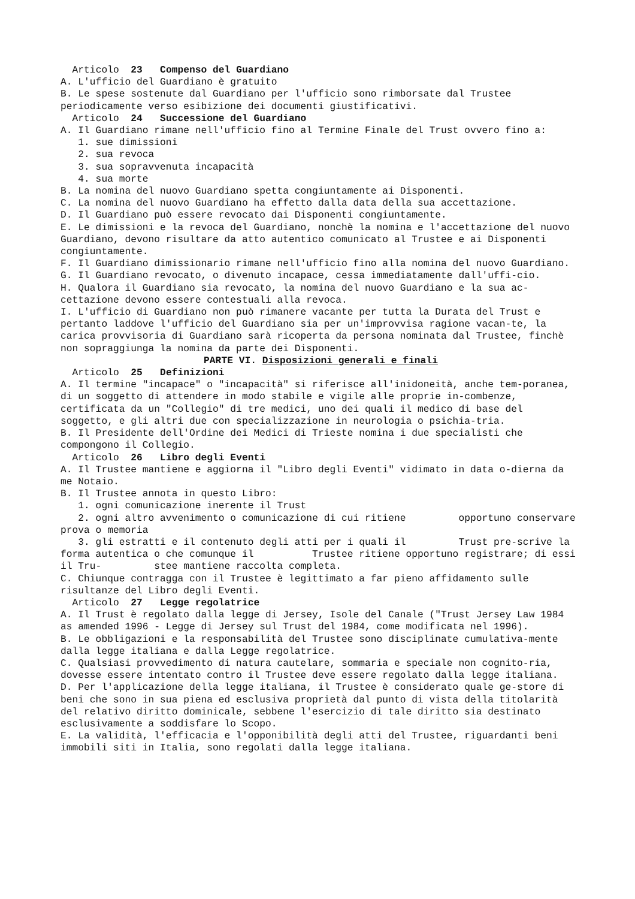Articolo 23 Compenso del Guardiano
A. L'ufficio del Guardiano è gratuito
B. Le spese sostenute dal Guardiano per l'ufficio sono rimborsate dal Trustee periodicamente verso esibizione dei documenti giustificativi.
Articolo 24 Successione del Guardiano
A. Il Guardiano rimane nell'ufficio fino al Termine Finale del Trust ovvero fino a:
1. sue dimissioni
2. sua revoca
3. sua sopravvenuta incapacità
4. sua morte
B. La nomina del nuovo Guardiano spetta congiuntamente ai Disponenti.
C. La nomina del nuovo Guardiano ha effetto dalla data della sua accettazione.
D. Il Guardiano può essere revocato dai Disponenti congiuntamente.
E. Le dimissioni e la revoca del Guardiano, nonchè la nomina e l'accettazione del nuovo Guardiano, devono risultare da atto autentico comunicato al Trustee e ai Disponenti congiuntamente.
F. Il Guardiano dimissionario rimane nell'ufficio fino alla nomina del nuovo Guardiano.
G. Il Guardiano revocato, o divenuto incapace, cessa immediatamente dall'uffi-cio.
H. Qualora il Guardiano sia revocato, la nomina del nuovo Guardiano e la sua ac-cettazione devono essere contestuali alla revoca.
I. L'ufficio di Guardiano non può rimanere vacante per tutta la Durata del Trust e pertanto laddove l'ufficio del Guardiano sia per un'improvvisa ragione vacan-te, la carica provvisoria di Guardiano sarà ricoperta da persona nominata dal Trustee, finchè non sopraggiunga la nomina da parte dei Disponenti.
PARTE VI. Disposizioni generali e finali
Articolo 25 Definizioni
A. Il termine "incapace" o "incapacità" si riferisce all'inidoneità, anche tem-poranea, di un soggetto di attendere in modo stabile e vigile alle proprie in-combenze, certificata da un "Collegio" di tre medici, uno dei quali il medico di base del soggetto, e gli altri due con specializzazione in neurologia o psichia-tria.
B. Il Presidente dell'Ordine dei Medici di Trieste nomina i due specialisti che compongono il Collegio.
Articolo 26 Libro degli Eventi
A. Il Trustee mantiene e aggiorna il "Libro degli Eventi" vidimato in data o-dierna da me Notaio.
B. Il Trustee annota in questo Libro:
1. ogni comunicazione inerente il Trust
2. ogni altro avvenimento o comunicazione di cui ritiene opportuno conservare prova o memoria
3. gli estratti e il contenuto degli atti per i quali il Trust pre-scrive la forma autentica o che comunque il Trustee ritiene opportuno registrare; di essi il Tru- stee mantiene raccolta completa.
C. Chiunque contragga con il Trustee è legittimato a far pieno affidamento sulle risultanze del Libro degli Eventi.
Articolo 27 Legge regolatrice
A. Il Trust è regolato dalla legge di Jersey, Isole del Canale ("Trust Jersey Law 1984 as amended 1996 - Legge di Jersey sul Trust del 1984, come modificata nel 1996).
B. Le obbligazioni e la responsabilità del Trustee sono disciplinate cumulativa-mente dalla legge italiana e dalla Legge regolatrice.
C. Qualsiasi provvedimento di natura cautelare, sommaria e speciale non cognito-ria, dovesse essere intentato contro il Trustee deve essere regolato dalla legge italiana.
D. Per l'applicazione della legge italiana, il Trustee è considerato quale ge-store di beni che sono in sua piena ed esclusiva proprietà dal punto di vista della titolarità del relativo diritto dominicale, sebbene l'esercizio di tale diritto sia destinato esclusivamente a soddisfare lo Scopo.
E. La validità, l'efficacia e l'opponibilità degli atti del Trustee, riguardanti beni immobili siti in Italia, sono regolati dalla legge italiana.